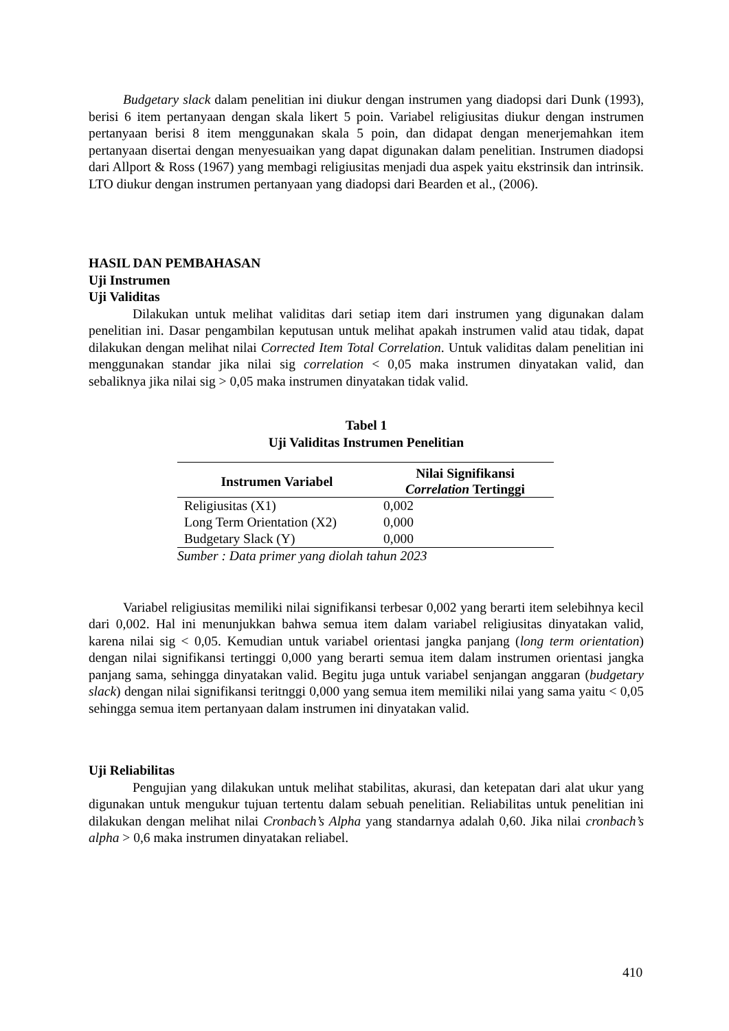Budgetary slack dalam penelitian ini diukur dengan instrumen yang diadopsi dari Dunk (1993), berisi 6 item pertanyaan dengan skala likert 5 poin. Variabel religiusitas diukur dengan instrumen pertanyaan berisi 8 item menggunakan skala 5 poin, dan didapat dengan menerjemahkan item pertanyaan disertai dengan menyesuaikan yang dapat digunakan dalam penelitian. Instrumen diadopsi dari Allport & Ross (1967) yang membagi religiusitas menjadi dua aspek yaitu ekstrinsik dan intrinsik. LTO diukur dengan instrumen pertanyaan yang diadopsi dari Bearden et al., (2006).
HASIL DAN PEMBAHASAN
Uji Instrumen
Uji Validitas
Dilakukan untuk melihat validitas dari setiap item dari instrumen yang digunakan dalam penelitian ini. Dasar pengambilan keputusan untuk melihat apakah instrumen valid atau tidak, dapat dilakukan dengan melihat nilai Corrected Item Total Correlation. Untuk validitas dalam penelitian ini menggunakan standar jika nilai sig correlation < 0,05 maka instrumen dinyatakan valid, dan sebaliknya jika nilai sig > 0,05 maka instrumen dinyatakan tidak valid.
Tabel 1
Uji Validitas Instrumen Penelitian
| Instrumen Variabel | Nilai Signifikansi Correlation Tertinggi |
| --- | --- |
| Religiusitas (X1) | 0,002 |
| Long Term Orientation (X2) | 0,000 |
| Budgetary Slack (Y) | 0,000 |
Sumber : Data primer yang diolah tahun 2023
Variabel religiusitas memiliki nilai signifikansi terbesar 0,002 yang berarti item selebihnya kecil dari 0,002. Hal ini menunjukkan bahwa semua item dalam variabel religiusitas dinyatakan valid, karena nilai sig < 0,05. Kemudian untuk variabel orientasi jangka panjang (long term orientation) dengan nilai signifikansi tertinggi 0,000 yang berarti semua item dalam instrumen orientasi jangka panjang sama, sehingga dinyatakan valid. Begitu juga untuk variabel senjangan anggaran (budgetary slack) dengan nilai signifikansi teritnggi 0,000 yang semua item memiliki nilai yang sama yaitu < 0,05 sehingga semua item pertanyaan dalam instrumen ini dinyatakan valid.
Uji Reliabilitas
Pengujian yang dilakukan untuk melihat stabilitas, akurasi, dan ketepatan dari alat ukur yang digunakan untuk mengukur tujuan tertentu dalam sebuah penelitian. Reliabilitas untuk penelitian ini dilakukan dengan melihat nilai Cronbach’s Alpha yang standarnya adalah 0,60. Jika nilai cronbach’s alpha > 0,6 maka instrumen dinyatakan reliabel.
410